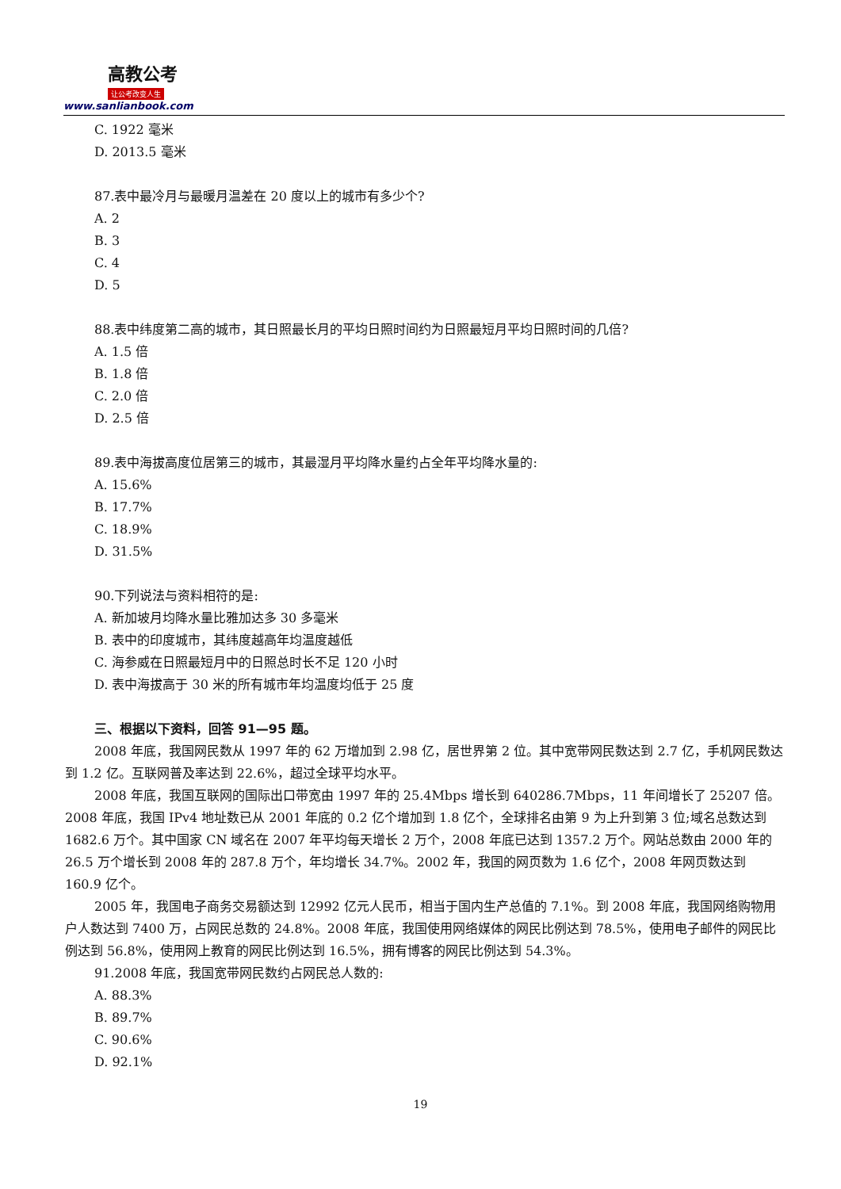高教公考
让公考改变人生
www.sanlianbook.com
C. 1922 毫米
D. 2013.5 毫米
87.表中最冷月与最暖月温差在 20 度以上的城市有多少个?
A. 2
B. 3
C. 4
D. 5
88.表中纬度第二高的城市，其日照最长月的平均日照时间约为日照最短月平均日照时间的几倍?
A. 1.5 倍
B. 1.8 倍
C. 2.0 倍
D. 2.5 倍
89.表中海拔高度位居第三的城市，其最湿月平均降水量约占全年平均降水量的:
A. 15.6%
B. 17.7%
C. 18.9%
D. 31.5%
90.下列说法与资料相符的是:
A. 新加坡月均降水量比雅加达多 30 多毫米
B. 表中的印度城市，其纬度越高年均温度越低
C. 海参威在日照最短月中的日照总时长不足 120 小时
D. 表中海拔高于 30 米的所有城市年均温度均低于 25 度
三、根据以下资料，回答 91—95 题。
2008 年底，我国网民数从 1997 年的 62 万增加到 2.98 亿，居世界第 2 位。其中宽带网民数达到 2.7 亿，手机网民数达到 1.2 亿。互联网普及率达到 22.6%，超过全球平均水平。
2008 年底，我国互联网的国际出口带宽由 1997 年的 25.4Mbps 增长到 640286.7Mbps，11 年间增长了 25207 倍。2008 年底，我国 IPv4 地址数已从 2001 年底的 0.2 亿个增加到 1.8 亿个，全球排名由第 9 为上升到第 3 位;域名总数达到 1682.6 万个。其中国家 CN 域名在 2007 年平均每天增长 2 万个，2008 年底已达到 1357.2 万个。网站总数由 2000 年的 26.5 万个增长到 2008 年的 287.8 万个，年均增长 34.7%。2002 年，我国的网页数为 1.6 亿个，2008 年网页数达到 160.9 亿个。
2005 年，我国电子商务交易额达到 12992 亿元人民币，相当于国内生产总值的 7.1%。到 2008 年底，我国网络购物用户人数达到 7400 万，占网民总数的 24.8%。2008 年底，我国使用网络媒体的网民比例达到 78.5%，使用电子邮件的网民比例达到 56.8%，使用网上教育的网民比例达到 16.5%，拥有博客的网民比例达到 54.3%。
91.2008 年底，我国宽带网民数约占网民总人数的:
A. 88.3%
B. 89.7%
C. 90.6%
D. 92.1%
19